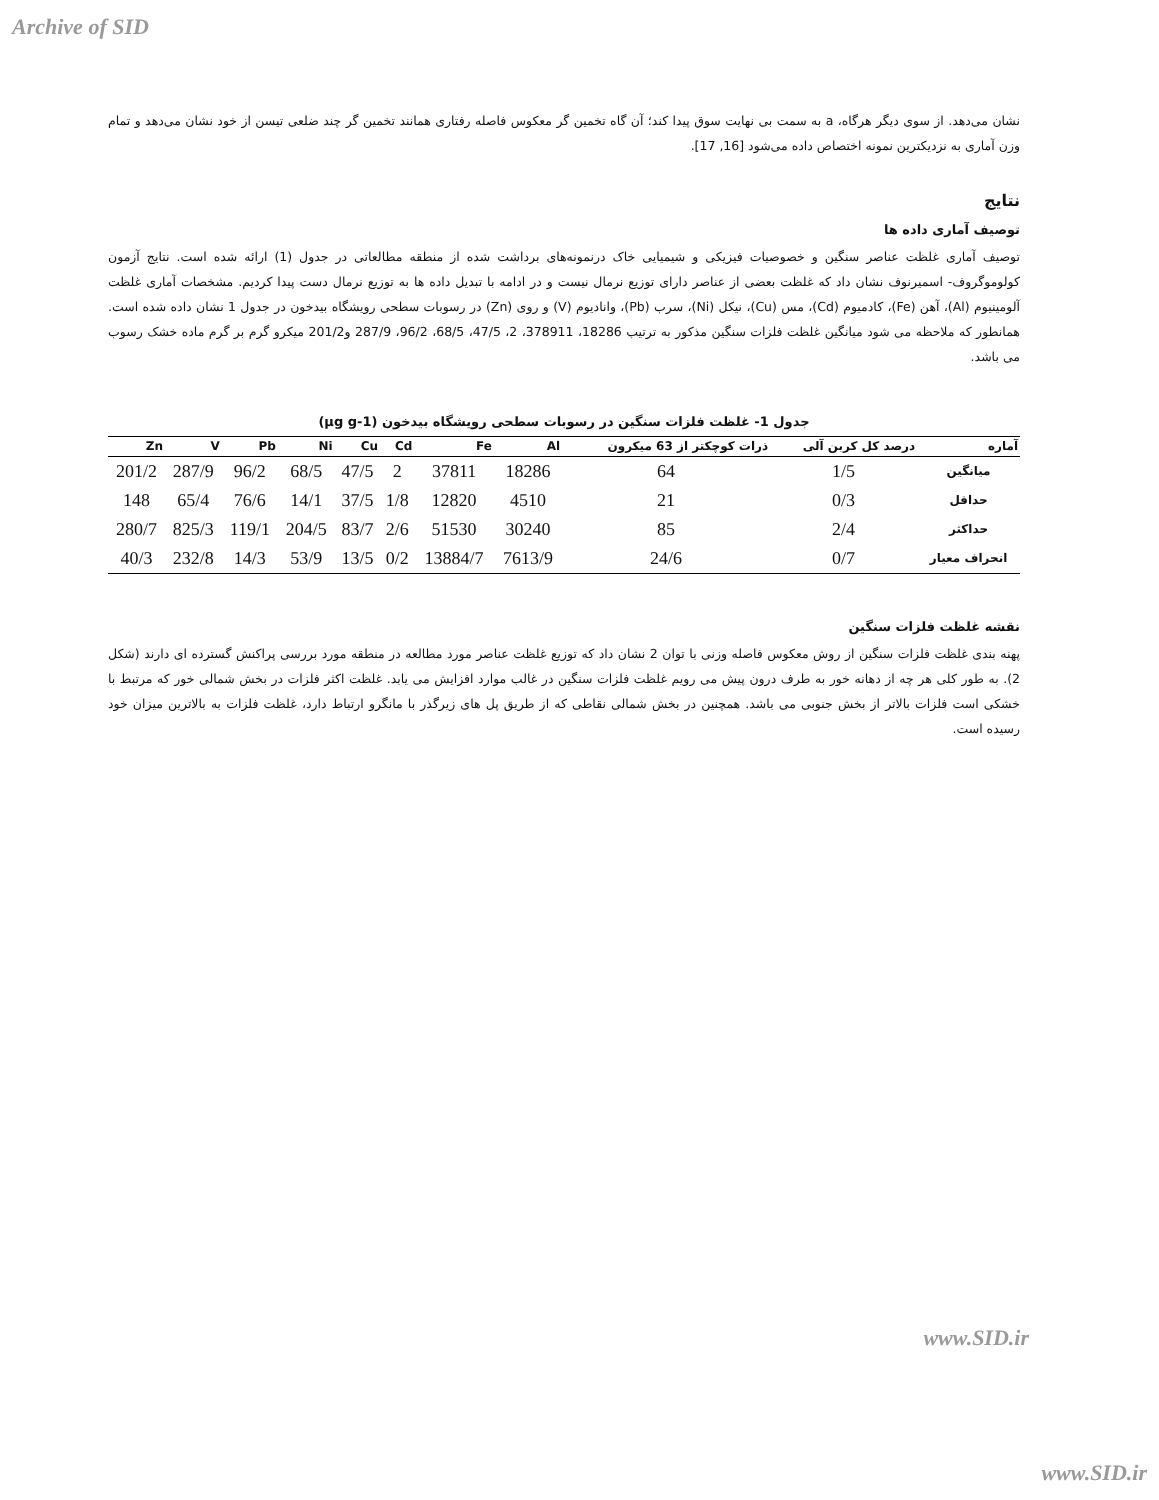Archive of SID
نشان می‌دهد. از سوی دیگر هرگاه، a به سمت بی نهایت سوق پیدا کند؛ آن گاه تخمین گر معکوس فاصله رفتاری همانند تخمین گر چند ضلعی تیسن از خود نشان می‌دهد و تمام وزن آماری به نزدیکترین نمونه اختصاص داده می‌شود [16, 17].
نتایج
توصیف آماری داده ها
توصیف آماری غلظت عناصر سنگین و خصوصیات فیزیکی و شیمیایی خاک درنمونه‌های برداشت شده از منطقه مطالعاتی در جدول (1) ارائه شده است. نتایج آزمون کولوموگروف- اسمیرنوف نشان داد که غلظت بعضی از عناصر دارای توزیع نرمال نیست و در ادامه با تبدیل داده ها به توزیع نرمال دست پیدا کردیم. مشخصات آماری غلظت آلومینیوم (Al)، آهن (Fe)، کادمیوم (Cd)، مس (Cu)، نیکل (Ni)، سرب (Pb)، وانادیوم (V) و روی (Zn) در رسوبات سطحی رویشگاه بیدخون در جدول 1 نشان داده شده است. همانطور که ملاحظه می شود میانگین غلظت فلزات سنگین مذکور به ترتیب 18286، 378911، 2، 47/5، 68/5، 96/2، 287/9 و201/2 میکرو گرم بر گرم ماده خشک رسوب می باشد.
جدول 1- غلظت فلزات سنگین در رسوبات سطحی رویشگاه بیدخون (µg g-1)
| آماره | درصد کل کربن آلی | ذرات کوچکتر از 63 میکرون | Al | Fe | Cd | Cu | Ni | Pb | V | Zn |
| --- | --- | --- | --- | --- | --- | --- | --- | --- | --- | --- |
| میانگین | 1/5 | 64 | 18286 | 37811 | 2 | 47/5 | 68/5 | 96/2 | 287/9 | 201/2 |
| حداقل | 0/3 | 21 | 4510 | 12820 | 1/8 | 37/5 | 14/1 | 76/6 | 65/4 | 148 |
| حداکثر | 2/4 | 85 | 30240 | 51530 | 2/6 | 83/7 | 204/5 | 119/1 | 825/3 | 280/7 |
| انحراف معیار | 0/7 | 24/6 | 7613/9 | 13884/7 | 0/2 | 13/5 | 53/9 | 14/3 | 232/8 | 40/3 |
نقشه غلظت فلزات سنگین
پهنه بندی غلظت فلزات سنگین از روش معکوس فاصله وزنی با توان 2 نشان داد که توزیع غلظت عناصر مورد مطالعه در منطقه مورد بررسی پراکنش گسترده ای دارند (شکل 2). به طور کلی هر چه از دهانه خور به طرف درون پیش می رویم غلظت فلزات سنگین در غالب موارد افزایش می یابد. غلظت اکثر فلزات در بخش شمالی خور که مرتبط با خشکی است فلزات بالاتر از بخش جنوبی می باشد. همچنین در بخش شمالی نقاطی که از طریق پل های زیرگذر با مانگرو ارتباط دارد، غلظت فلزات به بالاترین میزان خود رسیده است.
www.SID.ir
www.SID.ir